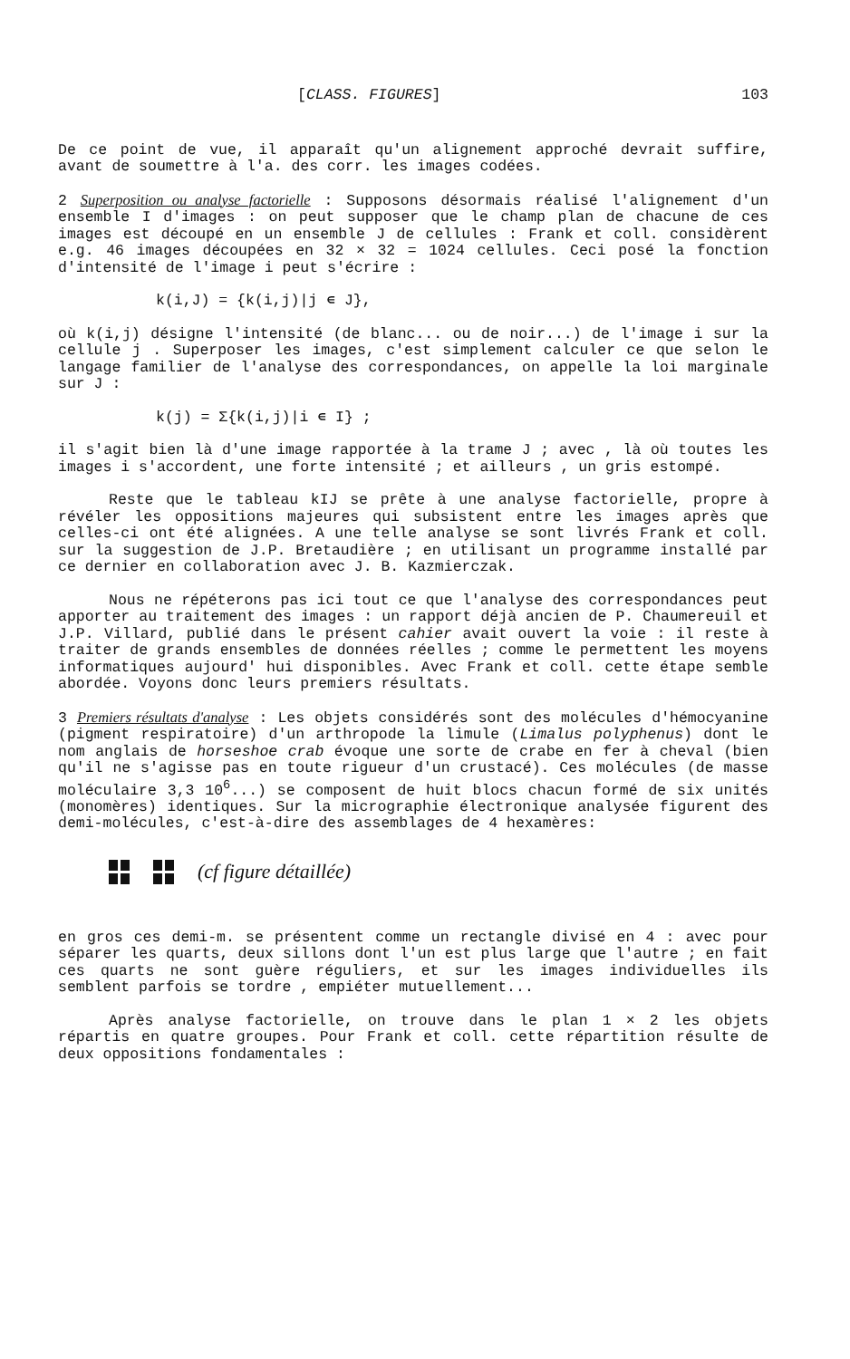[CLASS. FIGURES] 103
De ce point de vue, il apparaît qu'un alignement approché devrait suffire, avant de soumettre à l'a. des corr. les images codées.
2 Superposition ou analyse factorielle : Supposons désormais réalisé l'alignement d'un ensemble I d'images : on peut supposer que le champ plan de chacune de ces images est découpé en un ensemble J de cellules : Frank et coll. considèrent e.g. 46 images découpées en 32 × 32 = 1024 cellules. Ceci posé la fonction d'intensité de l'image i peut s'écrire :
k(i,J) = {k(i,j)|j ∊ J},
où k(i,j) désigne l'intensité (de blanc... ou de noir...) de l'image i sur la cellule j . Superposer les images, c'est simplement calculer ce que selon le langage familier de l'analyse des correspondances, on appelle la loi marginale sur J :
k(j) = Σ{k(i,j)|i ∊ I} ;
il s'agit bien là d'une image rapportée à la trame J ; avec , là où toutes les images i s'accordent, une forte intensité ; et ailleurs , un gris estompé.
Reste que le tableau kIJ se prête à une analyse factorielle, propre à révéler les oppositions majeures qui subsistent entre les images après que celles-ci ont été alignées. A une telle analyse se sont livrés Frank et coll. sur la suggestion de J.P. Bretaudière ; en utilisant un programme installé par ce dernier en collaboration avec J. B. Kazmierczak.
Nous ne répéterons pas ici tout ce que l'analyse des correspondances peut apporter au traitement des images : un rapport déjà ancien de P. Chaumereuil et J.P. Villard, publié dans le présent cahier avait ouvert la voie : il reste à traiter de grands ensembles de données réelles ; comme le permettent les moyens informatiques aujourd' hui disponibles. Avec Frank et coll. cette étape semble abordée. Voyons donc leurs premiers résultats.
3 Premiers résultats d'analyse : Les objets considérés sont des molécules d'hémocyanine (pigment respiratoire) d'un arthropode la limule (Limalus polyphenus) dont le nom anglais de horseshoe crab évoque une sorte de crabe en fer à cheval (bien qu'il ne s'agisse pas en toute rigueur d'un crustacé). Ces molécules (de masse moléculaire 3,3 10<sup>6</sup>...) se composent de huit blocs chacun formé de six unités (monomères) identiques. Sur la micrographie électronique analysée figurent des demi-molécules, c'est-à-dire des assemblages de 4 hexamères:
(cf figure détaillée)
en gros ces demi-m. se présentent comme un rectangle divisé en 4 : avec pour séparer les quarts, deux sillons dont l'un est plus large que l'autre ; en fait ces quarts ne sont guère réguliers, et sur les images individuelles ils semblent parfois se tordre , empiéter mutuellement...
Après analyse factorielle, on trouve dans le plan 1 × 2 les objets répartis en quatre groupes. Pour Frank et coll. cette répartition résulte de deux oppositions fondamentales :